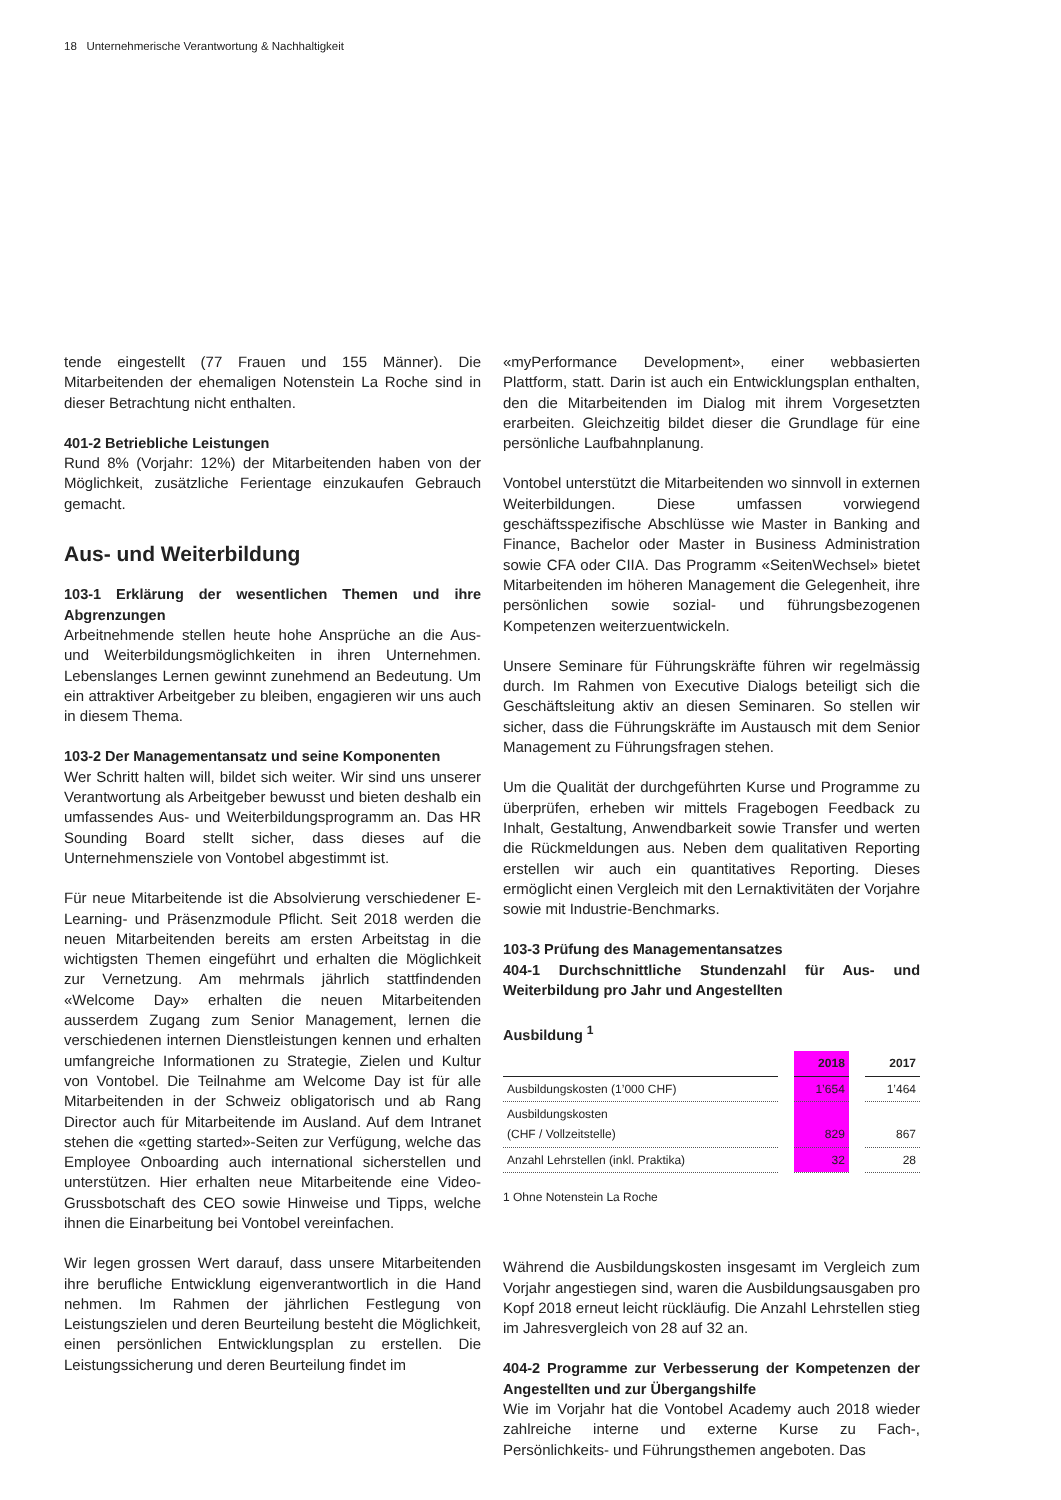18 Unternehmerische Verantwortung & Nachhaltigkeit
tende eingestellt (77 Frauen und 155 Männer). Die Mitarbeitenden der ehemaligen Notenstein La Roche sind in dieser Betrachtung nicht enthalten.
401-2 Betriebliche Leistungen
Rund 8% (Vorjahr: 12%) der Mitarbeitenden haben von der Möglichkeit, zusätzliche Ferientage einzukaufen Gebrauch gemacht.
Aus- und Weiterbildung
103-1 Erklärung der wesentlichen Themen und ihre Abgrenzungen
Arbeitnehmende stellen heute hohe Ansprüche an die Aus- und Weiterbildungsmöglichkeiten in ihren Unternehmen. Lebenslanges Lernen gewinnt zunehmend an Bedeutung. Um ein attraktiver Arbeitgeber zu bleiben, engagieren wir uns auch in diesem Thema.
103-2 Der Managementansatz und seine Komponenten
Wer Schritt halten will, bildet sich weiter. Wir sind uns unserer Verantwortung als Arbeitgeber bewusst und bieten deshalb ein umfassendes Aus- und Weiterbildungsprogramm an. Das HR Sounding Board stellt sicher, dass dieses auf die Unternehmensziele von Vontobel abgestimmt ist.
Für neue Mitarbeitende ist die Absolvierung verschiedener E-Learning- und Präsenzmodule Pflicht. Seit 2018 werden die neuen Mitarbeitenden bereits am ersten Arbeitstag in die wichtigsten Themen eingeführt und erhalten die Möglichkeit zur Vernetzung. Am mehrmals jährlich stattfindenden «Welcome Day» erhalten die neuen Mitarbeitenden ausserdem Zugang zum Senior Management, lernen die verschiedenen internen Dienstleistungen kennen und erhalten umfangreiche Informationen zu Strategie, Zielen und Kultur von Vontobel. Die Teilnahme am Welcome Day ist für alle Mitarbeitenden in der Schweiz obligatorisch und ab Rang Director auch für Mitarbeitende im Ausland. Auf dem Intranet stehen die «getting started»-Seiten zur Verfügung, welche das Employee Onboarding auch international sicherstellen und unterstützen. Hier erhalten neue Mitarbeitende eine Video-Grussbotschaft des CEO sowie Hinweise und Tipps, welche ihnen die Einarbeitung bei Vontobel vereinfachen.
Wir legen grossen Wert darauf, dass unsere Mitarbeitenden ihre berufliche Entwicklung eigenverantwortlich in die Hand nehmen. Im Rahmen der jährlichen Festlegung von Leistungszielen und deren Beurteilung besteht die Möglichkeit, einen persönlichen Entwicklungsplan zu erstellen. Die Leistungssicherung und deren Beurteilung findet im
«myPerformance Development», einer webbasierten Plattform, statt. Darin ist auch ein Entwicklungsplan enthalten, den die Mitarbeitenden im Dialog mit ihrem Vorgesetzten erarbeiten. Gleichzeitig bildet dieser die Grundlage für eine persönliche Laufbahnplanung.
Vontobel unterstützt die Mitarbeitenden wo sinnvoll in externen Weiterbildungen. Diese umfassen vorwiegend geschäftsspezifische Abschlüsse wie Master in Banking and Finance, Bachelor oder Master in Business Administration sowie CFA oder CIIA. Das Programm «SeitenWechsel» bietet Mitarbeitenden im höheren Management die Gelegenheit, ihre persönlichen sowie sozial- und führungsbezogenen Kompetenzen weiterzuentwickeln.
Unsere Seminare für Führungskräfte führen wir regelmässig durch. Im Rahmen von Executive Dialogs beteiligt sich die Geschäftsleitung aktiv an diesen Seminaren. So stellen wir sicher, dass die Führungskräfte im Austausch mit dem Senior Management zu Führungsfragen stehen.
Um die Qualität der durchgeführten Kurse und Programme zu überprüfen, erheben wir mittels Fragebogen Feedback zu Inhalt, Gestaltung, Anwendbarkeit sowie Transfer und werten die Rückmeldungen aus. Neben dem qualitativen Reporting erstellen wir auch ein quantitatives Reporting. Dieses ermöglicht einen Vergleich mit den Lernaktivitäten der Vorjahre sowie mit Industrie-Benchmarks.
103-3 Prüfung des Managementansatzes
404-1 Durchschnittliche Stundenzahl für Aus- und Weiterbildung pro Jahr und Angestellten
Ausbildung <sup>1</sup>
| | | 2018 | | 2017 |
| --- | --- | --- | --- | --- |
| Ausbildungskosten (1’000 CHF) | | 1’654 | | 1’464 |
| Ausbildungskosten (CHF / Vollzeitstelle) | | 829 | | 867 |
| Anzahl Lehrstellen (inkl. Praktika) | | 32 | | 28 |
1 Ohne Notenstein La Roche
Während die Ausbildungskosten insgesamt im Vergleich zum Vorjahr angestiegen sind, waren die Ausbildungsausgaben pro Kopf 2018 erneut leicht rückläufig. Die Anzahl Lehrstellen stieg im Jahresvergleich von 28 auf 32 an.
404-2 Programme zur Verbesserung der Kompetenzen der Angestellten und zur Übergangshilfe
Wie im Vorjahr hat die Vontobel Academy auch 2018 wieder zahlreiche interne und externe Kurse zu Fach-, Persönlichkeits- und Führungsthemen angeboten. Das